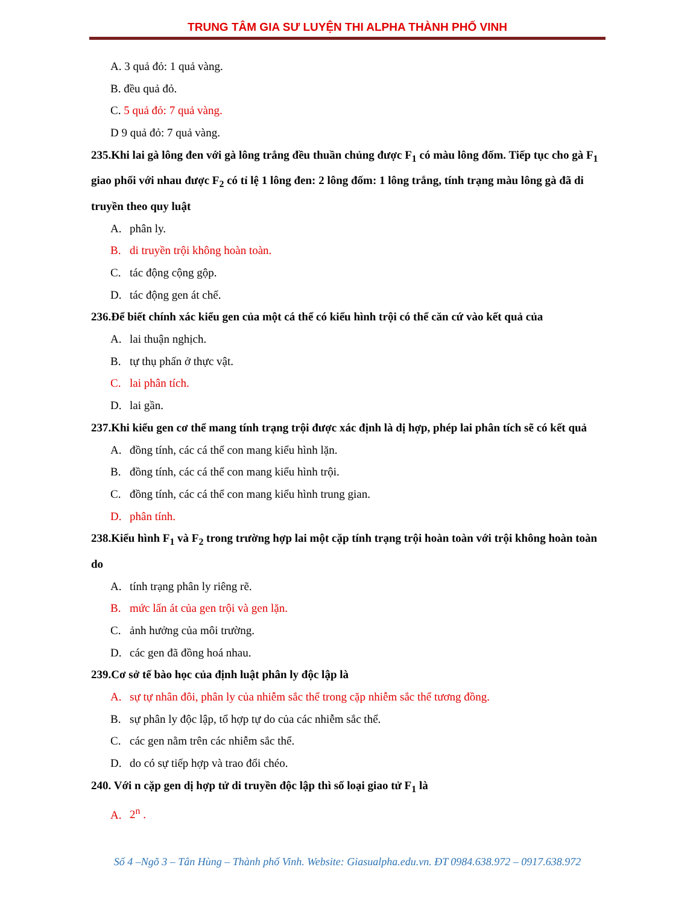TRUNG TÂM GIA SƯ LUYỆN THI ALPHA THÀNH PHỐ VINH
A. 3 quả đỏ: 1 quả vàng.
B. đều quả đỏ.
C. 5 quả đỏ: 7 quả vàng.
D 9 quả đỏ: 7 quả vàng.
235.Khi lai gà lông đen với gà lông trắng đều thuần chủng được F<sub>1</sub> có màu lông đốm. Tiếp tục cho gà F<sub>1</sub> giao phối với nhau được F<sub>2</sub> có tỉ lệ 1 lông đen: 2 lông đốm: 1 lông trắng, tính trạng màu lông gà đã di truyền theo quy luật
A. phân ly.
B. di truyền trội không hoàn toàn.
C. tác động cộng gộp.
D. tác động gen át chế.
236.Để biết chính xác kiểu gen của một cá thể có kiểu hình trội có thể căn cứ vào kết quả của
A. lai thuận nghịch.
B. tự thụ phấn ở thực vật.
C. lai phân tích.
D. lai gần.
237.Khi kiểu gen cơ thể mang tính trạng trội được xác định là dị hợp, phép lai phân tích sẽ có kết quả
A. đồng tính, các cá thể con mang kiểu hình lặn.
B. đồng tính, các cá thể con mang kiểu hình trội.
C. đồng tính, các cá thể con mang kiểu hình trung gian.
D. phân tính.
238.Kiểu hình F<sub>1</sub> và F<sub>2</sub> trong trường hợp lai một cặp tính trạng trội hoàn toàn với trội không hoàn toàn do
A. tính trạng phân ly riêng rẽ.
B. mức lấn át của gen trội và gen lặn.
C. ảnh hưởng của môi trường.
D. các gen đã đồng hoá nhau.
239.Cơ sở tế bào học của định luật phân ly độc lập là
A. sự tự nhân đôi, phân ly của nhiễm sắc thể trong cặp nhiễm sắc thể tương đồng.
B. sự phân ly độc lập, tổ hợp tự do của các nhiễm sắc thể.
C. các gen nằm trên các nhiễm sắc thể.
D. do có sự tiếp hợp và trao đổi chéo.
240. Với n cặp gen dị hợp tử di truyền độc lập thì số loại giao tử F<sub>1</sub> là
A. 2<sup>n</sup> .
Số 4 –Ngõ 3 – Tân Hùng – Thành phố Vinh. Website: Giasualpha.edu.vn. ĐT 0984.638.972 – 0917.638.972